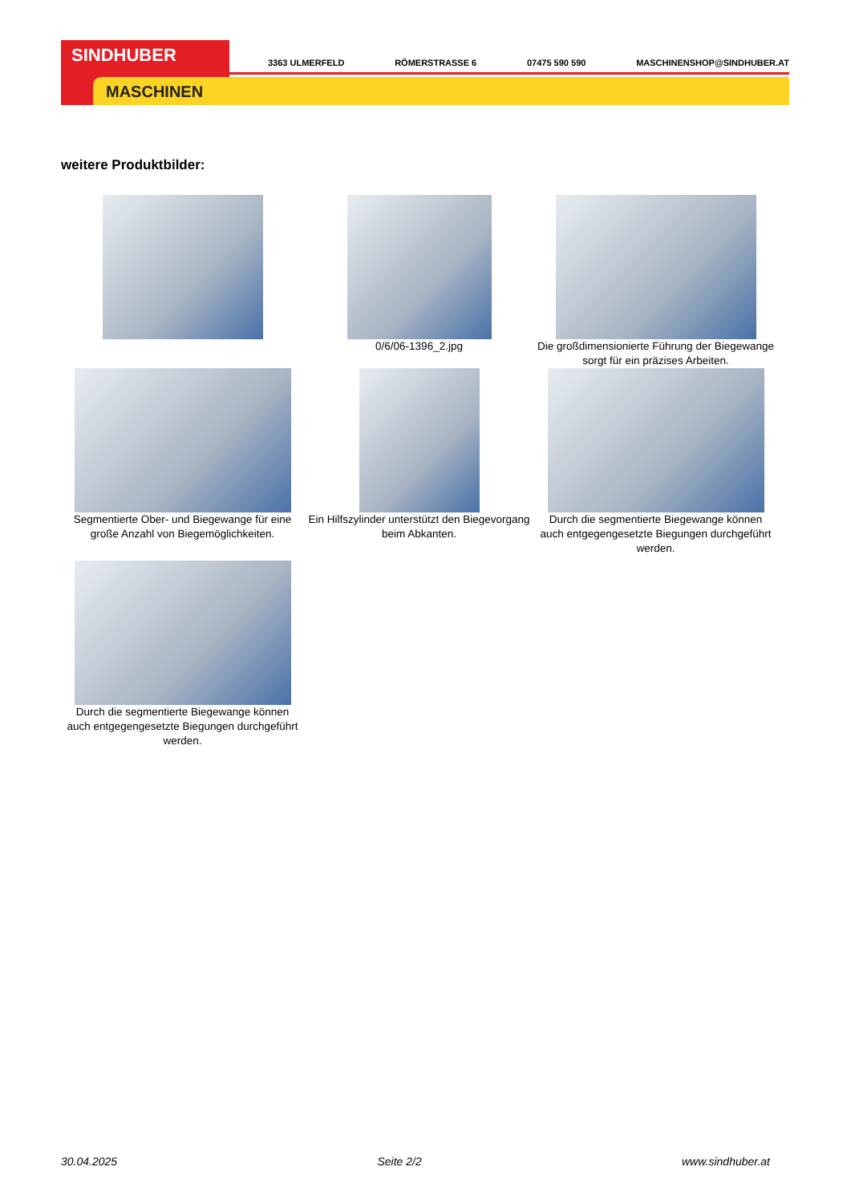SINDHUBER
MASCHINEN
3363 ULMERFELD RÖMERSTRASSE 6 07475 590 590 MASCHINENSHOP@SINDHUBER.AT
weitere Produktbilder:
0/6/06-1396_2.jpg
Die großdimensionierte Führung der Biegewange sorgt für ein präzises Arbeiten.
Segmentierte Ober- und Biegewange für eine große Anzahl von Biegemöglichkeiten.
Ein Hilfszylinder unterstützt den Biegevorgang beim Abkanten.
Durch die segmentierte Biegewange können auch entgegengesetzte Biegungen durchgeführt werden.
Durch die segmentierte Biegewange können auch entgegengesetzte Biegungen durchgeführt werden.
30.04.2025 Seite 2/2 www.sindhuber.at